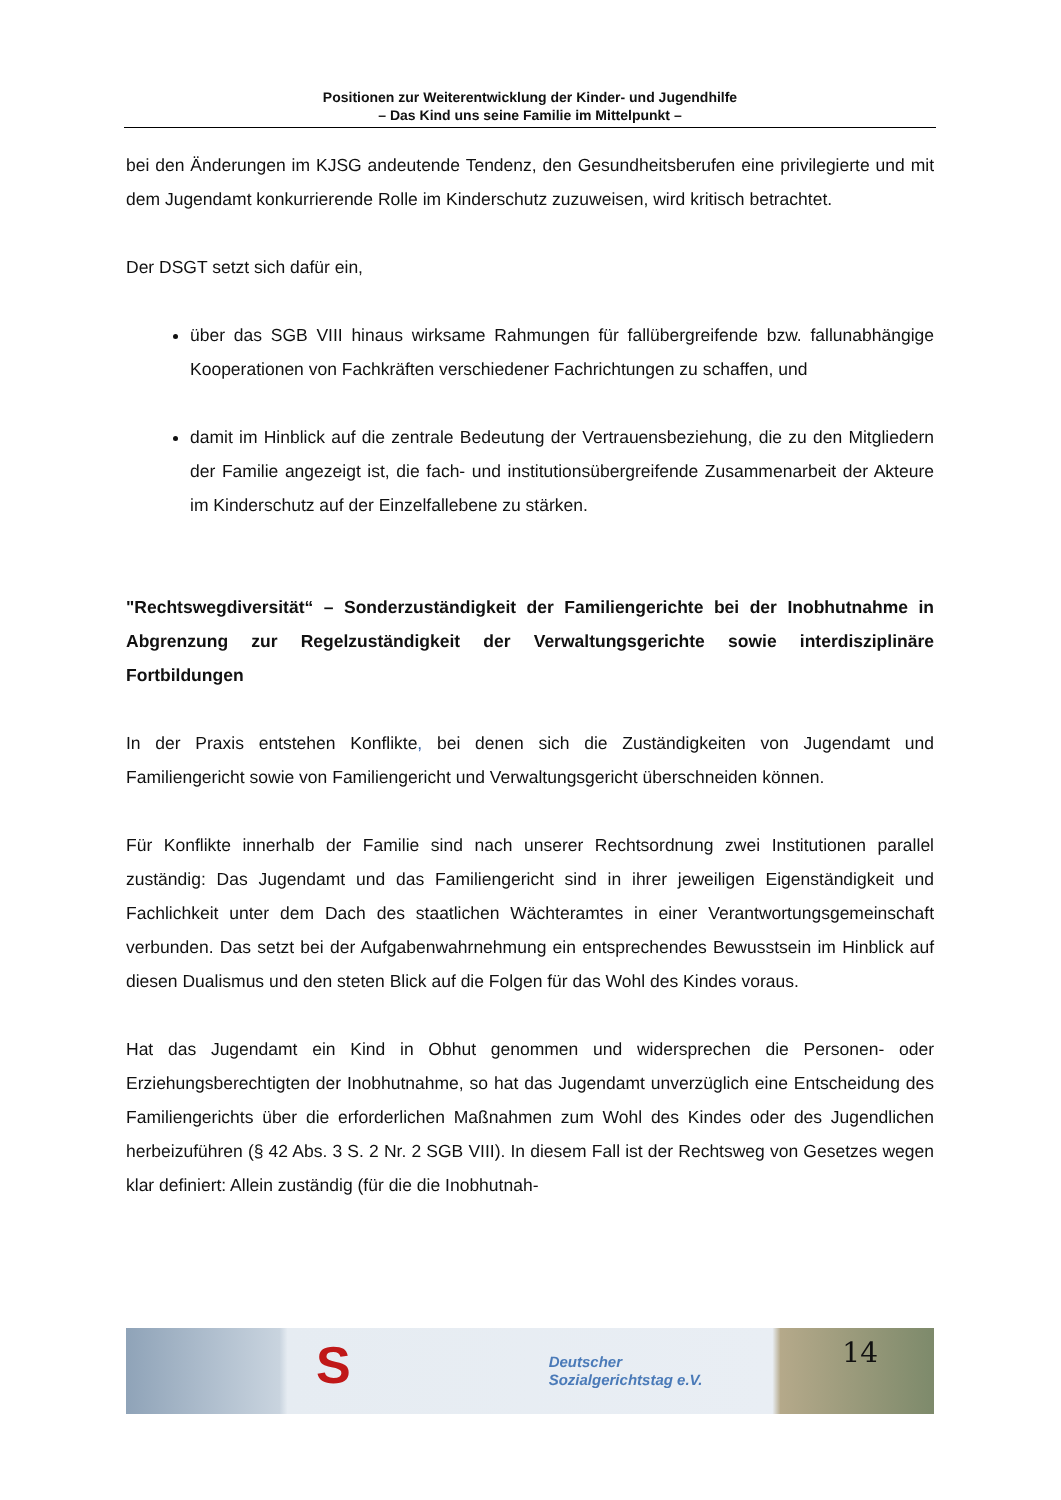Positionen zur Weiterentwicklung der Kinder- und Jugendhilfe
– Das Kind uns seine Familie im Mittelpunkt –
bei den Änderungen im KJSG andeutende Tendenz, den Gesundheitsberufen eine privilegierte und mit dem Jugendamt konkurrierende Rolle im Kinderschutz zuzuweisen, wird kritisch betrachtet.
Der DSGT setzt sich dafür ein,
über das SGB VIII hinaus wirksame Rahmungen für fallübergreifende bzw. fallunabhängige Kooperationen von Fachkräften verschiedener Fachrichtungen zu schaffen, und
damit im Hinblick auf die zentrale Bedeutung der Vertrauensbeziehung, die zu den Mitgliedern der Familie angezeigt ist, die fach- und institutionsübergreifende Zusammenarbeit der Akteure im Kinderschutz auf der Einzelfallebene zu stärken.
"Rechtswegdiversität“ – Sonderzuständigkeit der Familiengerichte bei der Inobhutnahme in Abgrenzung zur Regelzuständigkeit der Verwaltungsgerichte sowie interdisziplinäre Fortbildungen
In der Praxis entstehen Konflikte, bei denen sich die Zuständigkeiten von Jugendamt und Familiengericht sowie von Familiengericht und Verwaltungsgericht überschneiden können.
Für Konflikte innerhalb der Familie sind nach unserer Rechtsordnung zwei Institutionen parallel zuständig: Das Jugendamt und das Familiengericht sind in ihrer jeweiligen Eigenständigkeit und Fachlichkeit unter dem Dach des staatlichen Wächteramtes in einer Verantwortungsgemeinschaft verbunden. Das setzt bei der Aufgabenwahrnehmung ein entsprechendes Bewusstsein im Hinblick auf diesen Dualismus und den steten Blick auf die Folgen für das Wohl des Kindes voraus.
Hat das Jugendamt ein Kind in Obhut genommen und widersprechen die Personen- oder Erziehungsberechtigten der Inobhutnahme, so hat das Jugendamt unverzüglich eine Entscheidung des Familiengerichts über die erforderlichen Maßnahmen zum Wohl des Kindes oder des Jugendlichen herbeizuführen (§ 42 Abs. 3 S. 2 Nr. 2 SGB VIII). In diesem Fall ist der Rechtsweg von Gesetzes wegen klar definiert: Allein zuständig (für die die Inobhutnah-
S Deutscher
Sozialgerichtstag e.V. 14